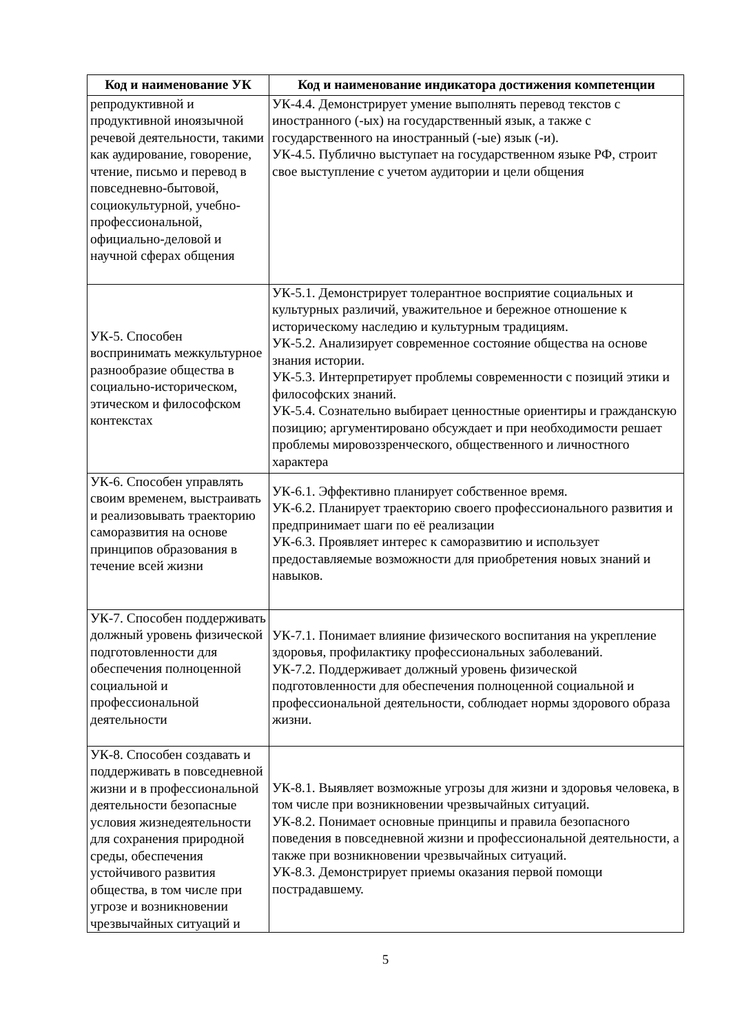| Код и наименование УК | Код и наименование индикатора достижения компетенции |
| --- | --- |
| репродуктивной и продуктивной иноязычной речевой деятельности, такими как аудирование, говорение, чтение, письмо и перевод в повседневно-бытовой, социокультурной, учебно-профессиональной, официально-деловой и научной сферах общения | УК-4.4. Демонстрирует умение выполнять перевод текстов с иностранного (-ых) на государственный язык, а также с государственного на иностранный (-ые) язык (-и). УК-4.5. Публично выступает на государственном языке РФ, строит свое выступление с учетом аудитории и цели общения |
| УК-5. Способен воспринимать межкультурное разнообразие общества в социально-историческом, этическом и философском контекстах | УК-5.1. Демонстрирует толерантное восприятие социальных и культурных различий, уважительное и бережное отношение к историческому наследию и культурным традициям. УК-5.2. Анализирует современное состояние общества на основе знания истории. УК-5.3. Интерпретирует проблемы современности с позиций этики и философских знаний. УК-5.4. Сознательно выбирает ценностные ориентиры и гражданскую позицию; аргументировано обсуждает и при необходимости решает проблемы мировоззренческого, общественного и личностного характера |
| УК-6. Способен управлять своим временем, выстраивать и реализовывать траекторию саморазвития на основе принципов образования в течение всей жизни | УК-6.1. Эффективно планирует собственное время. УК-6.2. Планирует траекторию своего профессионального развития и предпринимает шаги по её реализации УК-6.3. Проявляет интерес к саморазвитию и использует предоставляемые возможности для приобретения новых знаний и навыков. |
| УК-7. Способен поддерживать должный уровень физической подготовленности для обеспечения полноценной социальной и профессиональной деятельности | УК-7.1. Понимает влияние физического воспитания на укрепление здоровья, профилактику профессиональных заболеваний. УК-7.2. Поддерживает должный уровень физической подготовленности для обеспечения полноценной социальной и профессиональной деятельности, соблюдает нормы здорового образа жизни. |
| УК-8. Способен создавать и поддерживать в повседневной жизни и в профессиональной деятельности безопасные условия жизнедеятельности для сохранения природной среды, обеспечения устойчивого развития общества, в том числе при угрозе и возникновении чрезвычайных ситуаций и | УК-8.1. Выявляет возможные угрозы для жизни и здоровья человека, в том числе при возникновении чрезвычайных ситуаций. УК-8.2. Понимает основные принципы и правила безопасного поведения в повседневной жизни и профессиональной деятельности, а также при возникновении чрезвычайных ситуаций. УК-8.3. Демонстрирует приемы оказания первой помощи пострадавшему. |
5